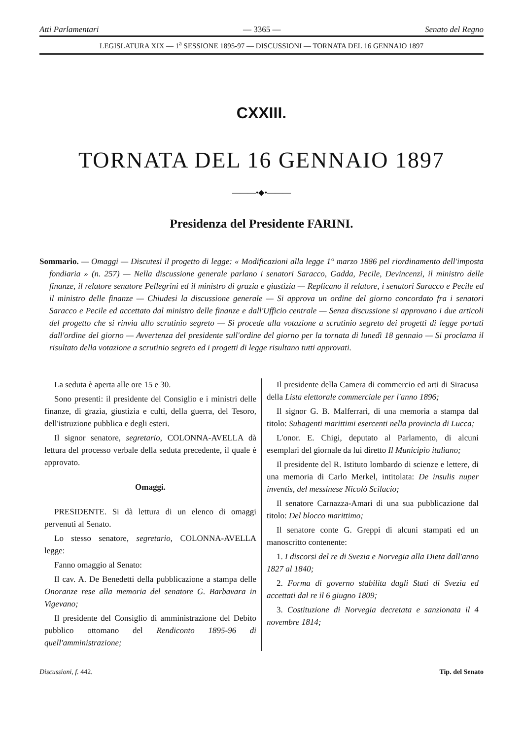Atti Parlamentari — 3365 — Senato del Regno
LEGISLATURA XIX — 1<sup>a</sup> SESSIONE 1895-97 — DISCUSSIONI — TORNATA DEL 16 GENNAIO 1897
CXXIII.
TORNATA DEL 16 GENNAIO 1897
———•◆•———
Presidenza del Presidente FARINI.
Sommario. — Omaggi — Discutesi il progetto di legge: « Modificazioni alla legge 1° marzo 1886 pel riordinamento dell'imposta fondiaria » (n. 257) — Nella discussione generale parlano i senatori Saracco, Gadda, Pecile, Devincenzi, il ministro delle finanze, il relatore senatore Pellegrini ed il ministro di grazia e giustizia — Replicano il relatore, i senatori Saracco e Pecile ed il ministro delle finanze — Chiudesi la discussione generale — Si approva un ordine del giorno concordato fra i senatori Saracco e Pecile ed accettato dal ministro delle finanze e dall'Ufficio centrale — Senza discussione si approvano i due articoli del progetto che si rinvia allo scrutinio segreto — Si procede alla votazione a scrutinio segreto dei progetti di legge portati dall'ordine del giorno — Avvertenza del presidente sull'ordine del giorno per la tornata di lunedì 18 gennaio — Si proclama il risultato della votazione a scrutinio segreto ed i progetti di legge risultano tutti approvati.
La seduta è aperta alle ore 15 e 30.
Sono presenti: il presidente del Consiglio e i ministri delle finanze, di grazia, giustizia e culti, della guerra, del Tesoro, dell'istruzione pubblica e degli esteri.
Il signor senatore, segretario, COLONNA-AVELLA dà lettura del processo verbale della seduta precedente, il quale è approvato.
Omaggi.
PRESIDENTE. Si dà lettura di un elenco di omaggi pervenuti al Senato.
Lo stesso senatore, segretario, COLONNA-AVELLA legge:
Fanno omaggio al Senato:
Il cav. A. De Benedetti della pubblicazione a stampa delle Onoranze rese alla memoria del senatore G. Barbavara in Vigevano;
Il presidente del Consiglio di amministrazione del Debito pubblico ottomano del Rendiconto 1895-96 di quell'amministrazione;
Il presidente della Camera di commercio ed arti di Siracusa della Lista elettorale commerciale per l'anno 1896;
Il signor G. B. Malferrari, di una memoria a stampa dal titolo: Subagenti marittimi esercenti nella provincia di Lucca;
L'onor. E. Chigi, deputato al Parlamento, di alcuni esemplari del giornale da lui diretto Il Municipio italiano;
Il presidente del R. Istituto lombardo di scienze e lettere, di una memoria di Carlo Merkel, intitolata: De insulis nuper inventis, del messinese Nicolò Scilacio;
Il senatore Carnazza-Amari di una sua pubblicazione dal titolo: Del blocco marittimo;
Il senatore conte G. Greppi di alcuni stampati ed un manoscritto contenente:
1. I discorsi del re di Svezia e Norvegia alla Dieta dall'anno 1827 al 1840;
2. Forma di governo stabilita dagli Stati di Svezia ed accettati dal re il 6 giugno 1809;
3. Costituzione di Norvegia decretata e sanzionata il 4 novembre 1814;
Discussioni, f. 442. Tip. del Senato